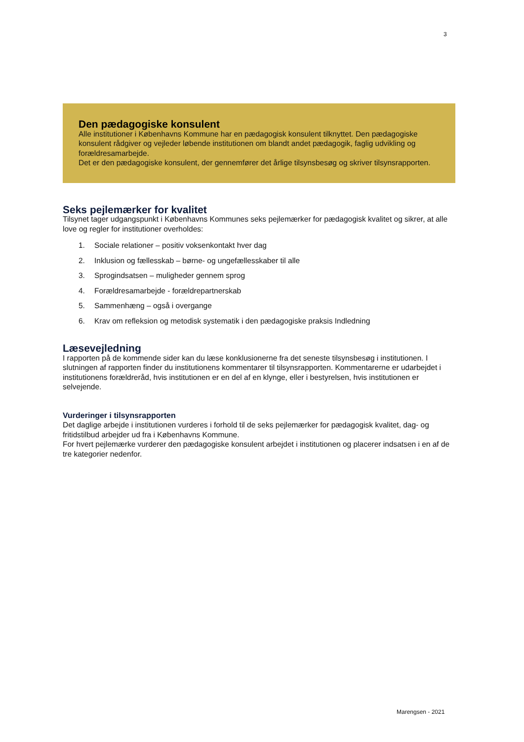3
Den pædagogiske konsulent
Alle institutioner i Københavns Kommune har en pædagogisk konsulent tilknyttet. Den pædagogiske konsulent rådgiver og vejleder løbende institutionen om blandt andet pædagogik, faglig udvikling og forældresamarbejde.
Det er den pædagogiske konsulent, der gennemfører det årlige tilsynsbesøg og skriver tilsynsrapporten.
Seks pejlemærker for kvalitet
Tilsynet tager udgangspunkt i Københavns Kommunes seks pejlemærker for pædagogisk kvalitet og sikrer, at alle love og regler for institutioner overholdes:
1. Sociale relationer – positiv voksenkontakt hver dag
2. Inklusion og fællesskab – børne- og ungefællesskaber til alle
3. Sprogindsatsen – muligheder gennem sprog
4. Forældresamarbejde - forældrepartnerskab
5. Sammenhæng – også i overgange
6. Krav om refleksion og metodisk systematik i den pædagogiske praksis Indledning
Læsevejledning
I rapporten på de kommende sider kan du læse konklusionerne fra det seneste tilsynsbesøg i institutionen. I slutningen af rapporten finder du institutionens kommentarer til tilsynsrapporten. Kommentarerne er udarbejdet i institutionens forældreråd, hvis institutionen er en del af en klynge, eller i bestyrelsen, hvis institutionen er selvejende.
Vurderinger i tilsynsrapporten
Det daglige arbejde i institutionen vurderes i forhold til de seks pejlemærker for pædagogisk kvalitet, dag- og fritidstilbud arbejder ud fra i Københavns Kommune.
For hvert pejlemærke vurderer den pædagogiske konsulent arbejdet i institutionen og placerer indsatsen i en af de tre kategorier nedenfor.
Marengsen - 2021